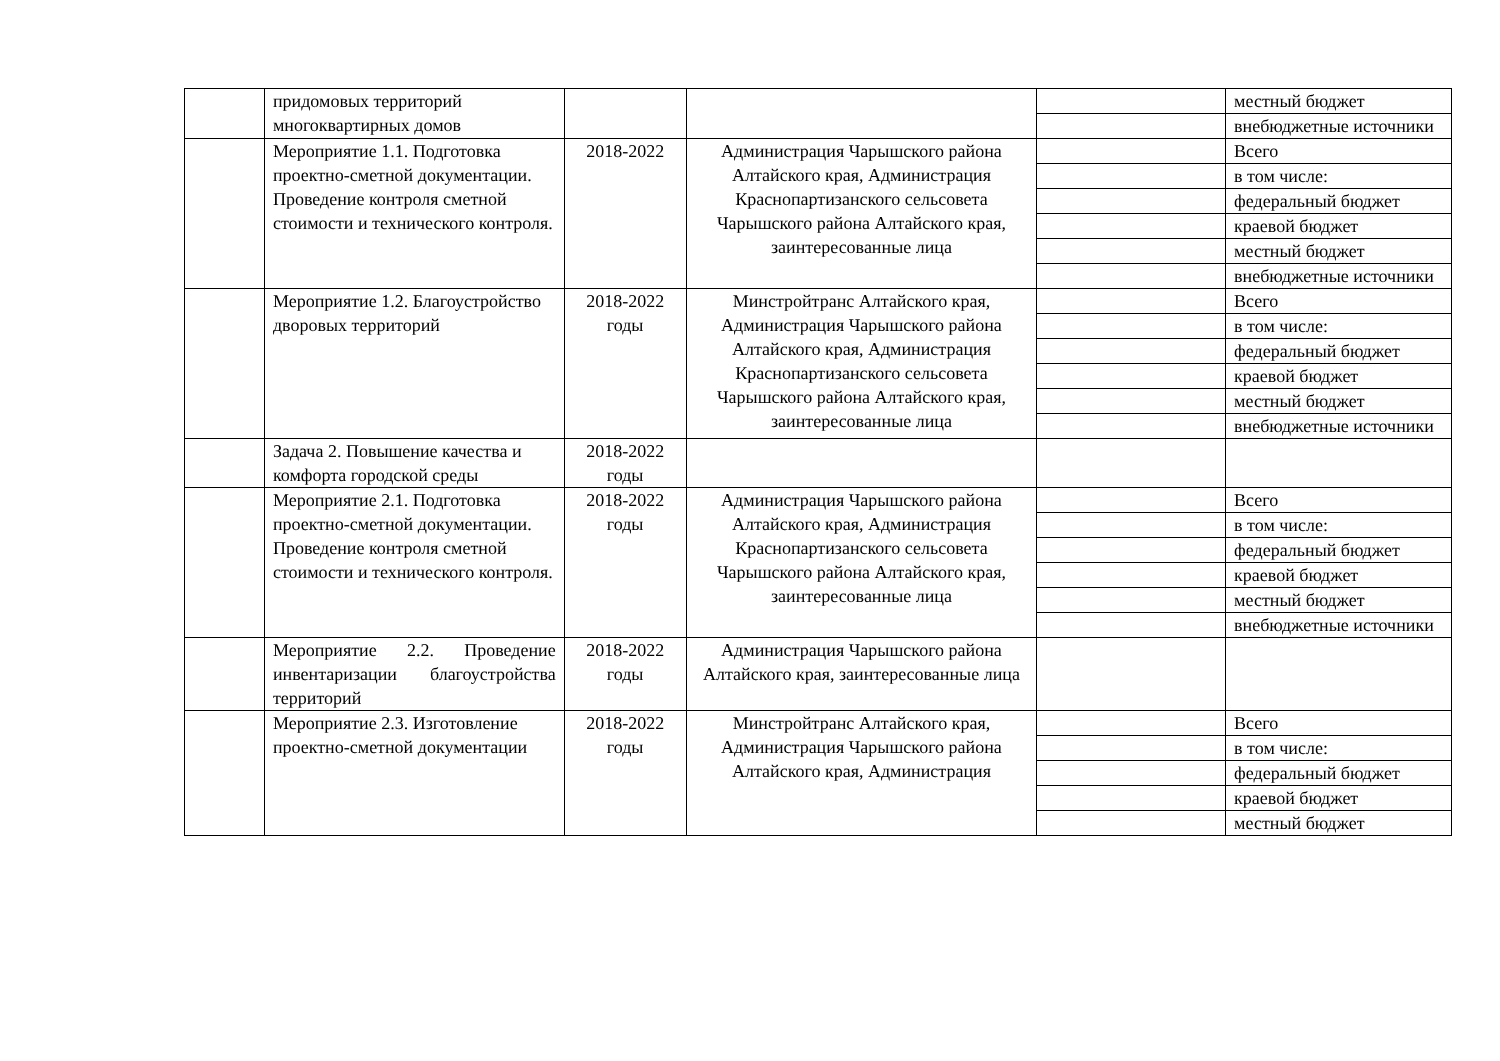| | придомовых территорий многоквартирных домов | | | | местный бюджет |
| | | | | | внебюджетные источники |
| | Мероприятие 1.1. Подготовка проектно-сметной документации. Проведение контроля сметной стоимости и технического контроля. | 2018-2022 | Администрация Чарышского района Алтайского края, Администрация Краснопартизанского сельсовета Чарышского района Алтайского края, заинтересованные лица | | Всего |
| | | | | | в том числе: |
| | | | | | федеральный бюджет |
| | | | | | краевой бюджет |
| | | | | | местный бюджет |
| | | | | | внебюджетные источники |
| | Мероприятие 1.2. Благоустройство дворовых территорий | 2018-2022 годы | Минстройтранс Алтайского края, Администрация Чарышского района Алтайского края, Администрация Краснопартизанского сельсовета Чарышского района Алтайского края, заинтересованные лица | | Всего |
| | | | | | в том числе: |
| | | | | | федеральный бюджет |
| | | | | | краевой бюджет |
| | | | | | местный бюджет |
| | | | | | внебюджетные источники |
| | Задача 2. Повышение качества и комфорта городской среды | 2018-2022 годы | | | |
| | Мероприятие 2.1. Подготовка проектно-сметной документации. Проведение контроля сметной стоимости и технического контроля. | 2018-2022 годы | Администрация Чарышского района Алтайского края, Администрация Краснопартизанского сельсовета Чарышского района Алтайского края, заинтересованные лица | | Всего |
| | | | | | в том числе: |
| | | | | | федеральный бюджет |
| | | | | | краевой бюджет |
| | | | | | местный бюджет |
| | | | | | внебюджетные источники |
| | Мероприятие 2.2. Проведение инвентаризации благоустройства территорий | 2018-2022 годы | Администрация Чарышского района Алтайского края, заинтересованные лица | | |
| | Мероприятие 2.3. Изготовление проектно-сметной документации | 2018-2022 годы | Минстройтранс Алтайского края, Администрация Чарышского района Алтайского края, Администрация | | Всего |
| | | | | | в том числе: |
| | | | | | федеральный бюджет |
| | | | | | краевой бюджет |
| | | | | | местный бюджет |